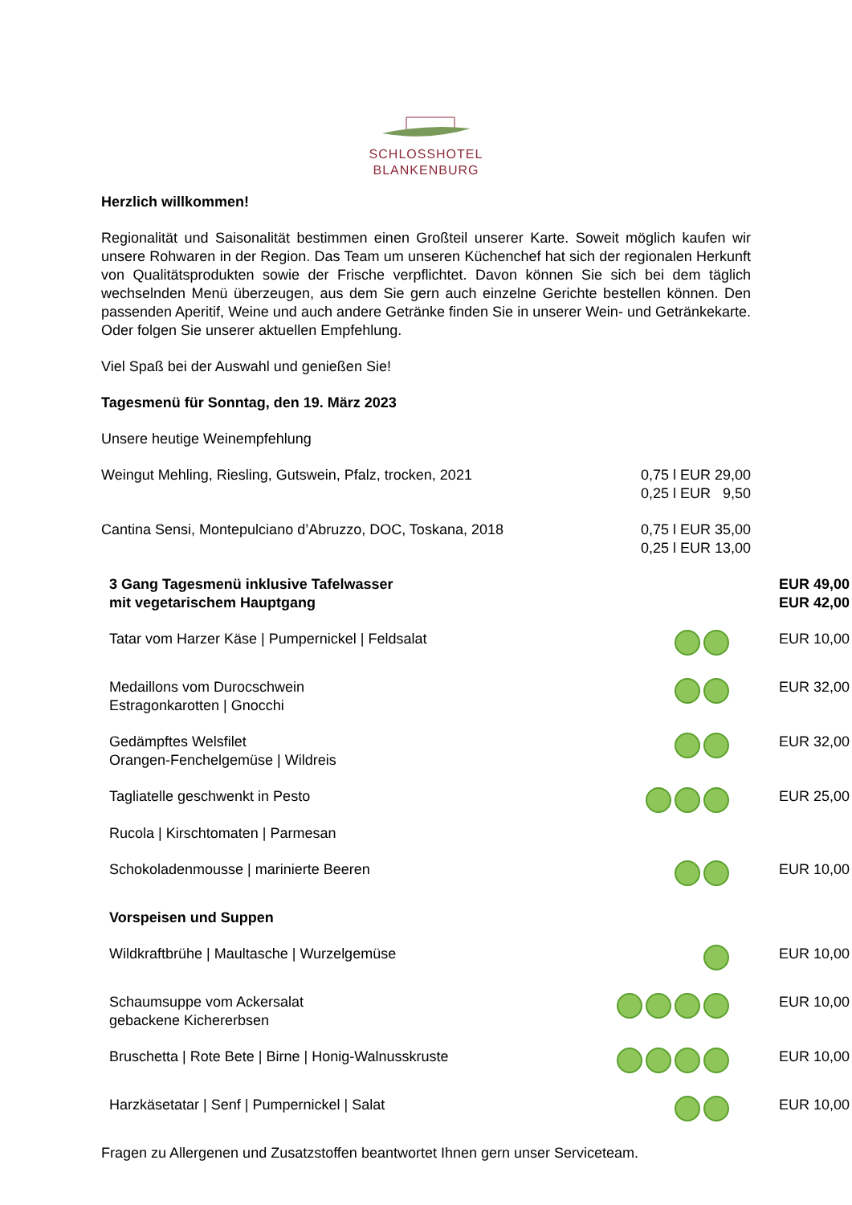SCHLOSSHOTEL
BLANKENBURG
Herzlich willkommen!
Regionalität und Saisonalität bestimmen einen Großteil unserer Karte. Soweit möglich kaufen wir unsere Rohwaren in der Region. Das Team um unseren Küchenchef hat sich der regionalen Herkunft von Qualitätsprodukten sowie der Frische verpflichtet. Davon können Sie sich bei dem täglich wechselnden Menü überzeugen, aus dem Sie gern auch einzelne Gerichte bestellen können. Den passenden Aperitif, Weine und auch andere Getränke finden Sie in unserer Wein- und Getränkekarte. Oder folgen Sie unserer aktuellen Empfehlung.
Viel Spaß bei der Auswahl und genießen Sie!
Tagesmenü für Sonntag, den 19. März 2023
Unsere heutige Weinempfehlung
| Weingut Mehling, Riesling, Gutswein, Pfalz, trocken, 2021 | 0,75 l EUR 29,00 0,25 l EUR 9,50 |
| Cantina Sensi, Montepulciano d’Abruzzo, DOC, Toskana, 2018 | 0,75 l EUR 35,00 0,25 l EUR 13,00 |
| 3 Gang Tagesmenü inklusive Tafelwasser mit vegetarischem Hauptgang | | EUR 49,00 EUR 42,00 |
| Tatar vom Harzer Käse / Pumpernickel / Feldsalat | | EUR 10,00 |
| Medaillons vom Durocschwein Estragonkarotten / Gnocchi | | EUR 32,00 |
| Gedämpftes Welsfilet Orangen-Fenchelgemüse / Wildreis | | EUR 32,00 |
| Tagliatelle geschwenkt in Pesto Rucola / Kirschtomaten / Parmesan | | EUR 25,00 |
| Schokoladenmousse / marinierte Beeren | | EUR 10,00 |
| Vorspeisen und Suppen | | |
| Wildkraftbrühe / Maultasche / Wurzelgemüse | | EUR 10,00 |
| Schaumsuppe vom Ackersalat gebackene Kichererbsen | | EUR 10,00 |
| Bruschetta / Rote Bete / Birne / Honig-Walnusskruste | | EUR 10,00 |
| Harzkäsetatar / Senf / Pumpernickel / Salat | | EUR 10,00 |
Fragen zu Allergenen und Zusatzstoffen beantwortet Ihnen gern unser Serviceteam.